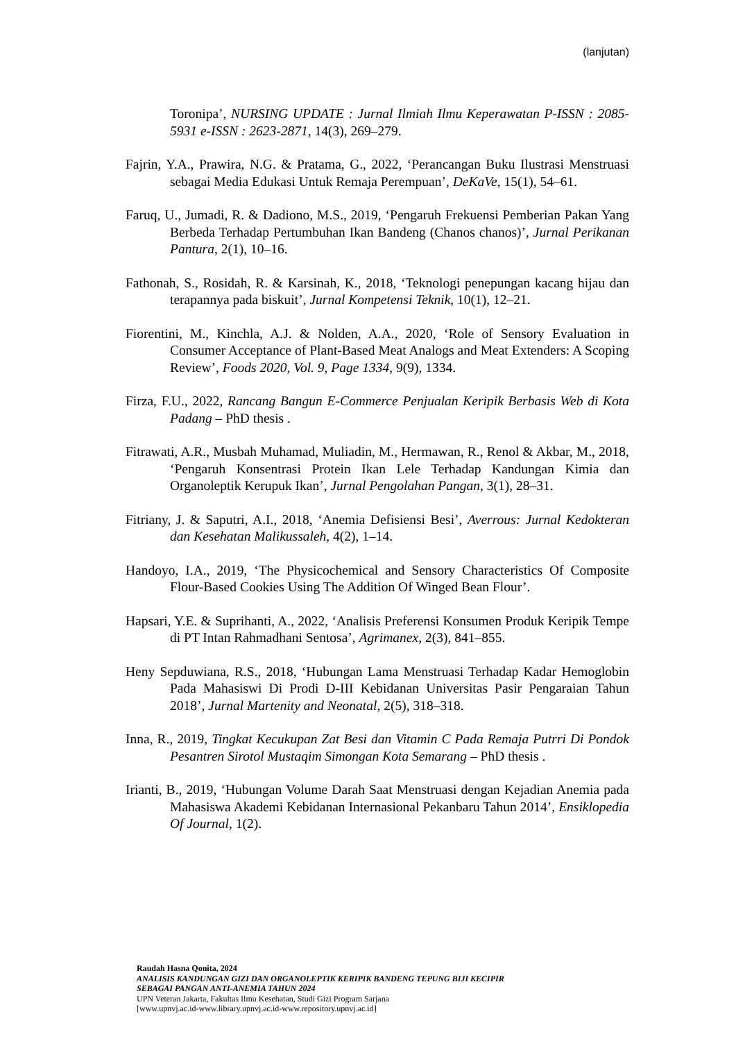(lanjutan)
Toronipa’, NURSING UPDATE : Jurnal Ilmiah Ilmu Keperawatan P-ISSN : 2085-5931 e-ISSN : 2623-2871, 14(3), 269–279.
Fajrin, Y.A., Prawira, N.G. & Pratama, G., 2022, ‘Perancangan Buku Ilustrasi Menstruasi sebagai Media Edukasi Untuk Remaja Perempuan’, DeKaVe, 15(1), 54–61.
Faruq, U., Jumadi, R. & Dadiono, M.S., 2019, ‘Pengaruh Frekuensi Pemberian Pakan Yang Berbeda Terhadap Pertumbuhan Ikan Bandeng (Chanos chanos)’, Jurnal Perikanan Pantura, 2(1), 10–16.
Fathonah, S., Rosidah, R. & Karsinah, K., 2018, ‘Teknologi penepungan kacang hijau dan terapannya pada biskuit’, Jurnal Kompetensi Teknik, 10(1), 12–21.
Fiorentini, M., Kinchla, A.J. & Nolden, A.A., 2020, ‘Role of Sensory Evaluation in Consumer Acceptance of Plant-Based Meat Analogs and Meat Extenders: A Scoping Review’, Foods 2020, Vol. 9, Page 1334, 9(9), 1334.
Firza, F.U., 2022, Rancang Bangun E-Commerce Penjualan Keripik Berbasis Web di Kota Padang – PhD thesis .
Fitrawati, A.R., Musbah Muhamad, Muliadin, M., Hermawan, R., Renol & Akbar, M., 2018, ‘Pengaruh Konsentrasi Protein Ikan Lele Terhadap Kandungan Kimia dan Organoleptik Kerupuk Ikan’, Jurnal Pengolahan Pangan, 3(1), 28–31.
Fitriany, J. & Saputri, A.I., 2018, ‘Anemia Defisiensi Besi’, Averrous: Jurnal Kedokteran dan Kesehatan Malikussaleh, 4(2), 1–14.
Handoyo, I.A., 2019, ‘The Physicochemical and Sensory Characteristics Of Composite Flour-Based Cookies Using The Addition Of Winged Bean Flour’.
Hapsari, Y.E. & Suprihanti, A., 2022, ‘Analisis Preferensi Konsumen Produk Keripik Tempe di PT Intan Rahmadhani Sentosa’, Agrimanex, 2(3), 841–855.
Heny Sepduwiana, R.S., 2018, ‘Hubungan Lama Menstruasi Terhadap Kadar Hemoglobin Pada Mahasiswi Di Prodi D-III Kebidanan Universitas Pasir Pengaraian Tahun 2018’, Jurnal Martenity and Neonatal, 2(5), 318–318.
Inna, R., 2019, Tingkat Kecukupan Zat Besi dan Vitamin C Pada Remaja Putrri Di Pondok Pesantren Sirotol Mustaqim Simongan Kota Semarang – PhD thesis .
Irianti, B., 2019, ‘Hubungan Volume Darah Saat Menstruasi dengan Kejadian Anemia pada Mahasiswa Akademi Kebidanan Internasional Pekanbaru Tahun 2014’, Ensiklopedia Of Journal, 1(2).
Raudah Hasna Qonita, 2024
ANALISIS KANDUNGAN GIZI DAN ORGANOLEPTIK KERIPIK BANDENG TEPUNG BIJI KECIPIR
SEBAGAI PANGAN ANTI-ANEMIA TAHUN 2024
UPN Veteran Jakarta, Fakultas Ilmu Kesehatan, Studi Gizi Program Sarjana
[www.upnvj.ac.id-www.library.upnvj.ac.id-www.repository.upnvj.ac.id]